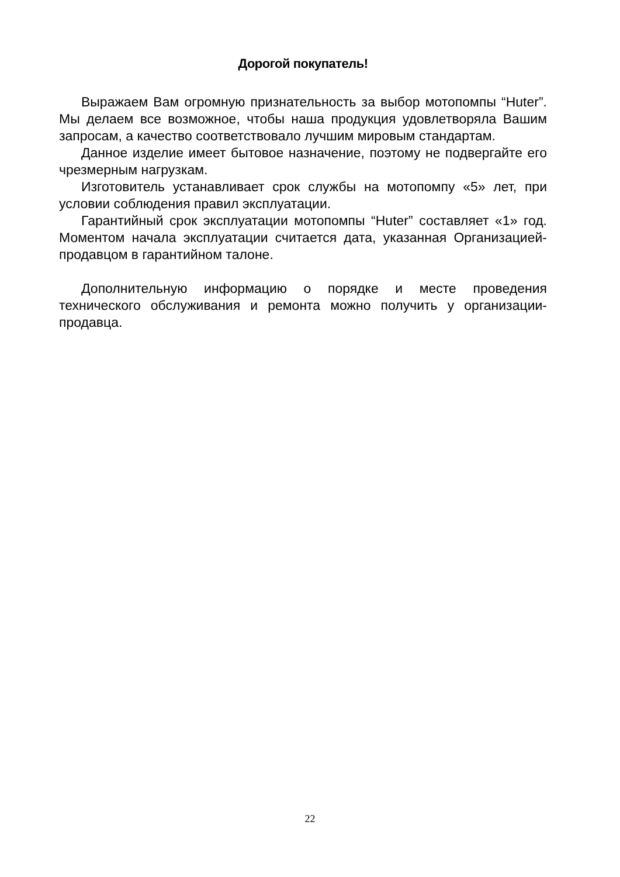Дорогой покупатель!
Выражаем Вам огромную признательность за выбор мотопомпы “Huter”. Мы делаем все возможное, чтобы наша продукция удовлетворяла Вашим запросам, а качество соответствовало лучшим мировым стандартам.
Данное изделие имеет бытовое назначение, поэтому не подвергайте его чрезмерным нагрузкам.
Изготовитель устанавливает срок службы на мотопомпу «5» лет, при условии соблюдения правил эксплуатации.
Гарантийный срок эксплуатации мотопомпы “Huter” составляет «1» год. Моментом начала эксплуатации считается дата, указанная Организацией-продавцом в гарантийном талоне.
Дополнительную информацию о порядке и месте проведения технического обслуживания и ремонта можно получить у организации-продавца.
22